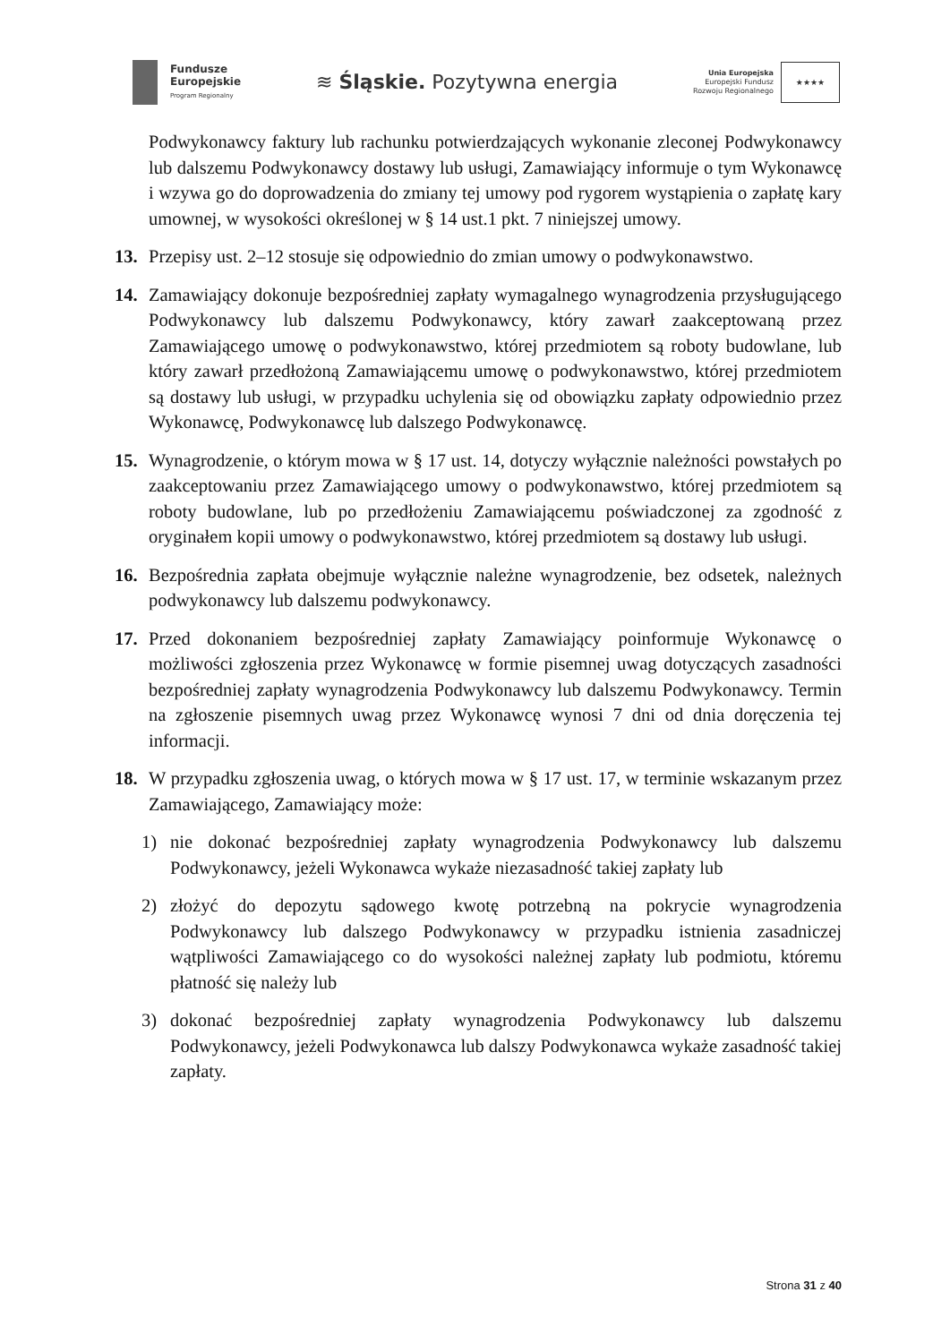Fundusze
Europejskie
Program Regionalny
≋ Śląskie. Pozytywna energia
Unia Europejska
Europejski Fundusz
Rozwoju Regionalnego
★★★★
Podwykonawcy faktury lub rachunku potwierdzających wykonanie zleconej Podwykonawcy lub dalszemu Podwykonawcy dostawy lub usługi, Zamawiający informuje o tym Wykonawcę i wzywa go do doprowadzenia do zmiany tej umowy pod rygorem wystąpienia o zapłatę kary umownej, w wysokości określonej w § 14 ust.1 pkt. 7 niniejszej umowy.
13. Przepisy ust. 2–12 stosuje się odpowiednio do zmian umowy o podwykonawstwo.
14. Zamawiający dokonuje bezpośredniej zapłaty wymagalnego wynagrodzenia przysługującego Podwykonawcy lub dalszemu Podwykonawcy, który zawarł zaakceptowaną przez Zamawiającego umowę o podwykonawstwo, której przedmiotem są roboty budowlane, lub który zawarł przedłożoną Zamawiającemu umowę o podwykonawstwo, której przedmiotem są dostawy lub usługi, w przypadku uchylenia się od obowiązku zapłaty odpowiednio przez Wykonawcę, Podwykonawcę lub dalszego Podwykonawcę.
15. Wynagrodzenie, o którym mowa w § 17 ust. 14, dotyczy wyłącznie należności powstałych po zaakceptowaniu przez Zamawiającego umowy o podwykonawstwo, której przedmiotem są roboty budowlane, lub po przedłożeniu Zamawiającemu poświadczonej za zgodność z oryginałem kopii umowy o podwykonawstwo, której przedmiotem są dostawy lub usługi.
16. Bezpośrednia zapłata obejmuje wyłącznie należne wynagrodzenie, bez odsetek, należnych podwykonawcy lub dalszemu podwykonawcy.
17. Przed dokonaniem bezpośredniej zapłaty Zamawiający poinformuje Wykonawcę o możliwości zgłoszenia przez Wykonawcę w formie pisemnej uwag dotyczących zasadności bezpośredniej zapłaty wynagrodzenia Podwykonawcy lub dalszemu Podwykonawcy. Termin na zgłoszenie pisemnych uwag przez Wykonawcę wynosi 7 dni od dnia doręczenia tej informacji.
18. W przypadku zgłoszenia uwag, o których mowa w § 17 ust. 17, w terminie wskazanym przez Zamawiającego, Zamawiający może:
1) nie dokonać bezpośredniej zapłaty wynagrodzenia Podwykonawcy lub dalszemu Podwykonawcy, jeżeli Wykonawca wykaże niezasadność takiej zapłaty lub
2) złożyć do depozytu sądowego kwotę potrzebną na pokrycie wynagrodzenia Podwykonawcy lub dalszego Podwykonawcy w przypadku istnienia zasadniczej wątpliwości Zamawiającego co do wysokości należnej zapłaty lub podmiotu, któremu płatność się należy lub
3) dokonać bezpośredniej zapłaty wynagrodzenia Podwykonawcy lub dalszemu Podwykonawcy, jeżeli Podwykonawca lub dalszy Podwykonawca wykaże zasadność takiej zapłaty.
Strona 31 z 40